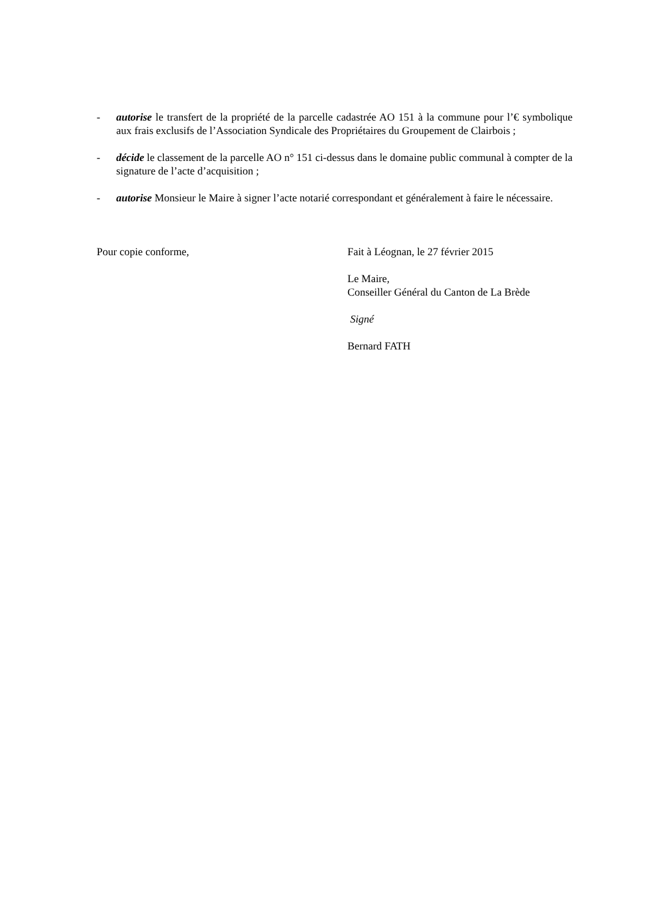- autorise le transfert de la propriété de la parcelle cadastrée AO 151 à la commune pour l’€ symbolique aux frais exclusifs de l’Association Syndicale des Propriétaires du Groupement de Clairbois ;
- décide le classement de la parcelle AO n° 151 ci-dessus dans le domaine public communal à compter de la signature de l’acte d’acquisition ;
- autorise Monsieur le Maire à signer l’acte notarié correspondant et généralement à faire le nécessaire.
Pour copie conforme, Fait à Léognan, le 27 février 2015
Le Maire,
Conseiller Général du Canton de La Brède
Signé
Bernard FATH